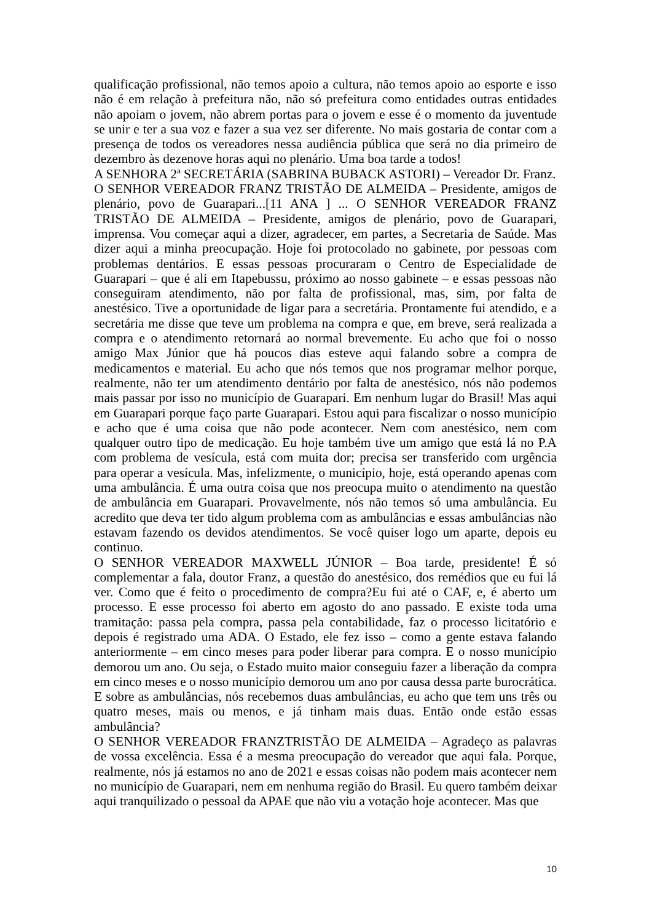qualificação profissional, não temos apoio a cultura, não temos apoio ao esporte e isso não é em relação à prefeitura não, não só prefeitura como entidades outras entidades não apoiam o jovem, não abrem portas para o jovem e esse é o momento da juventude se unir e ter a sua voz e fazer a sua vez ser diferente. No mais gostaria de contar com a presença de todos os vereadores nessa audiência pública que será no dia primeiro de dezembro às dezenove horas aqui no plenário. Uma boa tarde a todos!
A SENHORA 2ª SECRETÁRIA (SABRINA BUBACK ASTORI) – Vereador Dr. Franz.
O SENHOR VEREADOR FRANZ TRISTÃO DE ALMEIDA – Presidente, amigos de plenário, povo de Guarapari...[11 ANA ] ... O SENHOR VEREADOR FRANZ TRISTÃO DE ALMEIDA – Presidente, amigos de plenário, povo de Guarapari, imprensa. Vou começar aqui a dizer, agradecer, em partes, a Secretaria de Saúde. Mas dizer aqui a minha preocupação. Hoje foi protocolado no gabinete, por pessoas com problemas dentários. E essas pessoas procuraram o Centro de Especialidade de Guarapari – que é ali em Itapebussu, próximo ao nosso gabinete – e essas pessoas não conseguiram atendimento, não por falta de profissional, mas, sim, por falta de anestésico. Tive a oportunidade de ligar para a secretária. Prontamente fui atendido, e a secretária me disse que teve um problema na compra e que, em breve, será realizada a compra e o atendimento retornará ao normal brevemente. Eu acho que foi o nosso amigo Max Júnior que há poucos dias esteve aqui falando sobre a compra de medicamentos e material. Eu acho que nós temos que nos programar melhor porque, realmente, não ter um atendimento dentário por falta de anestésico, nós não podemos mais passar por isso no município de Guarapari. Em nenhum lugar do Brasil! Mas aqui em Guarapari porque faço parte Guarapari. Estou aqui para fiscalizar o nosso município e acho que é uma coisa que não pode acontecer. Nem com anestésico, nem com qualquer outro tipo de medicação. Eu hoje também tive um amigo que está lá no P.A com problema de vesícula, está com muita dor; precisa ser transferido com urgência para operar a vesícula. Mas, infelizmente, o município, hoje, está operando apenas com uma ambulância. É uma outra coisa que nos preocupa muito o atendimento na questão de ambulância em Guarapari. Provavelmente, nós não temos só uma ambulância. Eu acredito que deva ter tido algum problema com as ambulâncias e essas ambulâncias não estavam fazendo os devidos atendimentos. Se você quiser logo um aparte, depois eu continuo.
O SENHOR VEREADOR MAXWELL JÚNIOR – Boa tarde, presidente! É só complementar a fala, doutor Franz, a questão do anestésico, dos remédios que eu fui lá ver. Como que é feito o procedimento de compra?Eu fui até o CAF, e, é aberto um processo. E esse processo foi aberto em agosto do ano passado. E existe toda uma tramitação: passa pela compra, passa pela contabilidade, faz o processo licitatório e depois é registrado uma ADA. O Estado, ele fez isso – como a gente estava falando anteriormente – em cinco meses para poder liberar para compra. E o nosso município demorou um ano. Ou seja, o Estado muito maior conseguiu fazer a liberação da compra em cinco meses e o nosso município demorou um ano por causa dessa parte burocrática. E sobre as ambulâncias, nós recebemos duas ambulâncias, eu acho que tem uns três ou quatro meses, mais ou menos, e já tinham mais duas. Então onde estão essas ambulância?
O SENHOR VEREADOR FRANZTRISTÃO DE ALMEIDA – Agradeço as palavras de vossa excelência. Essa é a mesma preocupação do vereador que aqui fala. Porque, realmente, nós já estamos no ano de 2021 e essas coisas não podem mais acontecer nem no município de Guarapari, nem em nenhuma região do Brasil. Eu quero também deixar aqui tranquilizado o pessoal da APAE que não viu a votação hoje acontecer. Mas que
10